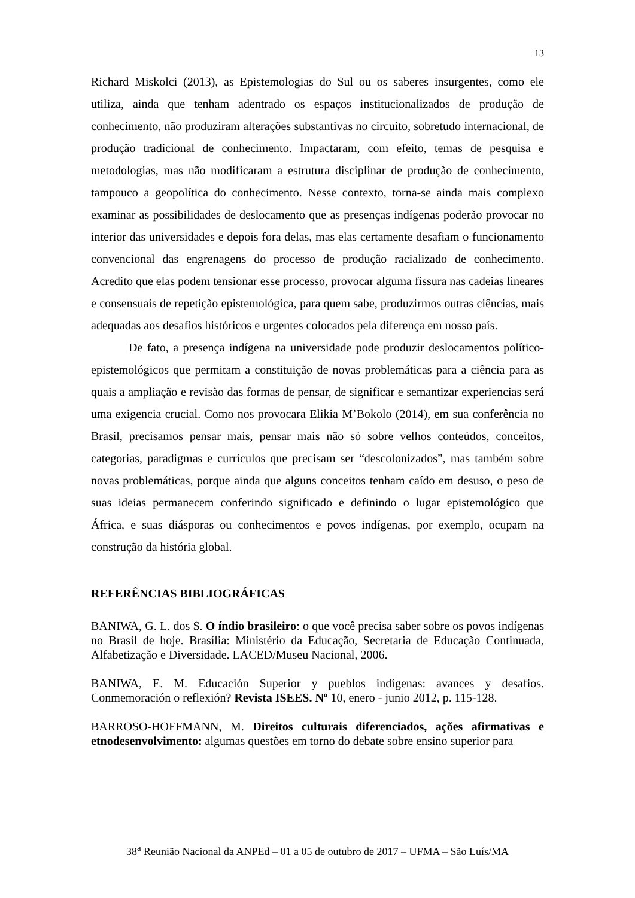13
Richard Miskolci (2013), as Epistemologias do Sul ou os saberes insurgentes, como ele utiliza, ainda que tenham adentrado os espaços institucionalizados de produção de conhecimento, não produziram alterações substantivas no circuito, sobretudo internacional, de produção tradicional de conhecimento. Impactaram, com efeito, temas de pesquisa e metodologias, mas não modificaram a estrutura disciplinar de produção de conhecimento, tampouco a geopolítica do conhecimento. Nesse contexto, torna-se ainda mais complexo examinar as possibilidades de deslocamento que as presenças indígenas poderão provocar no interior das universidades e depois fora delas, mas elas certamente desafiam o funcionamento convencional das engrenagens do processo de produção racializado de conhecimento. Acredito que elas podem tensionar esse processo, provocar alguma fissura nas cadeias lineares e consensuais de repetição epistemológica, para quem sabe, produzirmos outras ciências, mais adequadas aos desafios históricos e urgentes colocados pela diferença em nosso país.
De fato, a presença indígena na universidade pode produzir deslocamentos político-epistemológicos que permitam a constituição de novas problemáticas para a ciência para as quais a ampliação e revisão das formas de pensar, de significar e semantizar experiencias será uma exigencia crucial. Como nos provocara Elikia M’Bokolo (2014), em sua conferência no Brasil, precisamos pensar mais, pensar mais não só sobre velhos conteúdos, conceitos, categorias, paradigmas e currículos que precisam ser “descolonizados”, mas também sobre novas problemáticas, porque ainda que alguns conceitos tenham caído em desuso, o peso de suas ideias permanecem conferindo significado e definindo o lugar epistemológico que África, e suas diásporas ou conhecimentos e povos indígenas, por exemplo, ocupam na construção da história global.
REFERÊNCIAS BIBLIOGRÁFICAS
BANIWA, G. L. dos S. O índio brasileiro: o que você precisa saber sobre os povos indígenas no Brasil de hoje. Brasília: Ministério da Educação, Secretaria de Educação Continuada, Alfabetização e Diversidade. LACED/Museu Nacional, 2006.
BANIWA, E. M. Educación Superior y pueblos indígenas: avances y desafios. Conmemoración o reflexión? Revista ISEES. Nº 10, enero - junio 2012, p. 115-128.
BARROSO-HOFFMANN, M. Direitos culturais diferenciados, ações afirmativas e etnodesenvolvimento: algumas questões em torno do debate sobre ensino superior para
38<sup>a</sup> Reunião Nacional da ANPEd – 01 a 05 de outubro de 2017 – UFMA – São Luís/MA